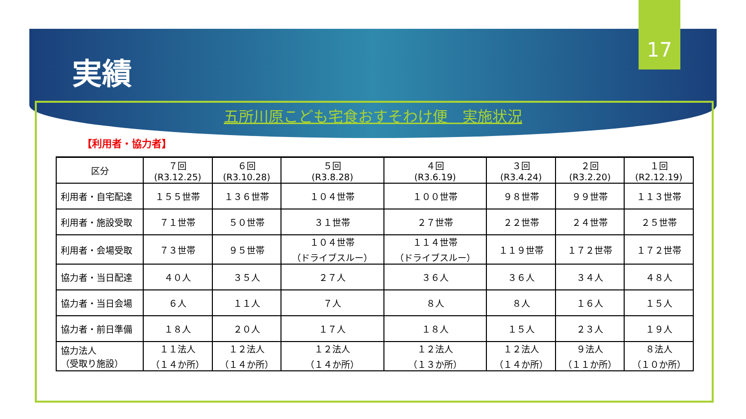17
実績
五所川原こども宅食おすそわけ便　実施状況
【利用者・協力者】
| 区分 | ７回 (R3.12.25) | ６回 (R3.10.28) | ５回 (R3.8.28) | ４回 (R3.6.19) | ３回 (R3.4.24) | ２回 (R3.2.20) | １回 (R2.12.19) |
| --- | --- | --- | --- | --- | --- | --- | --- |
| 利用者・自宅配達 | １５５世帯 | １３６世帯 | １０４世帯 | １００世帯 | ９８世帯 | ９９世帯 | １１３世帯 |
| 利用者・施設受取 | ７１世帯 | ５０世帯 | ３１世帯 | ２７世帯 | ２２世帯 | ２４世帯 | ２５世帯 |
| 利用者・会場受取 | ７３世帯 | ９５世帯 | １０４世帯 （ドライブスルー） | １１４世帯 （ドライブスルー） | １１９世帯 | １７２世帯 | １７２世帯 |
| 協力者・当日配達 | ４０人 | ３５人 | ２７人 | ３６人 | ３６人 | ３４人 | ４８人 |
| 協力者・当日会場 | ６人 | １１人 | ７人 | ８人 | ８人 | １６人 | １５人 |
| 協力者・前日準備 | １８人 | ２０人 | １７人 | １８人 | １５人 | ２３人 | １９人 |
| 協力法人 （受取り施設） | １１法人 （１４か所） | １２法人 （１４か所） | １２法人 （１４か所） | １２法人 （１３か所） | １２法人 （１４か所） | ９法人 （１１か所） | ８法人 （１０か所） |